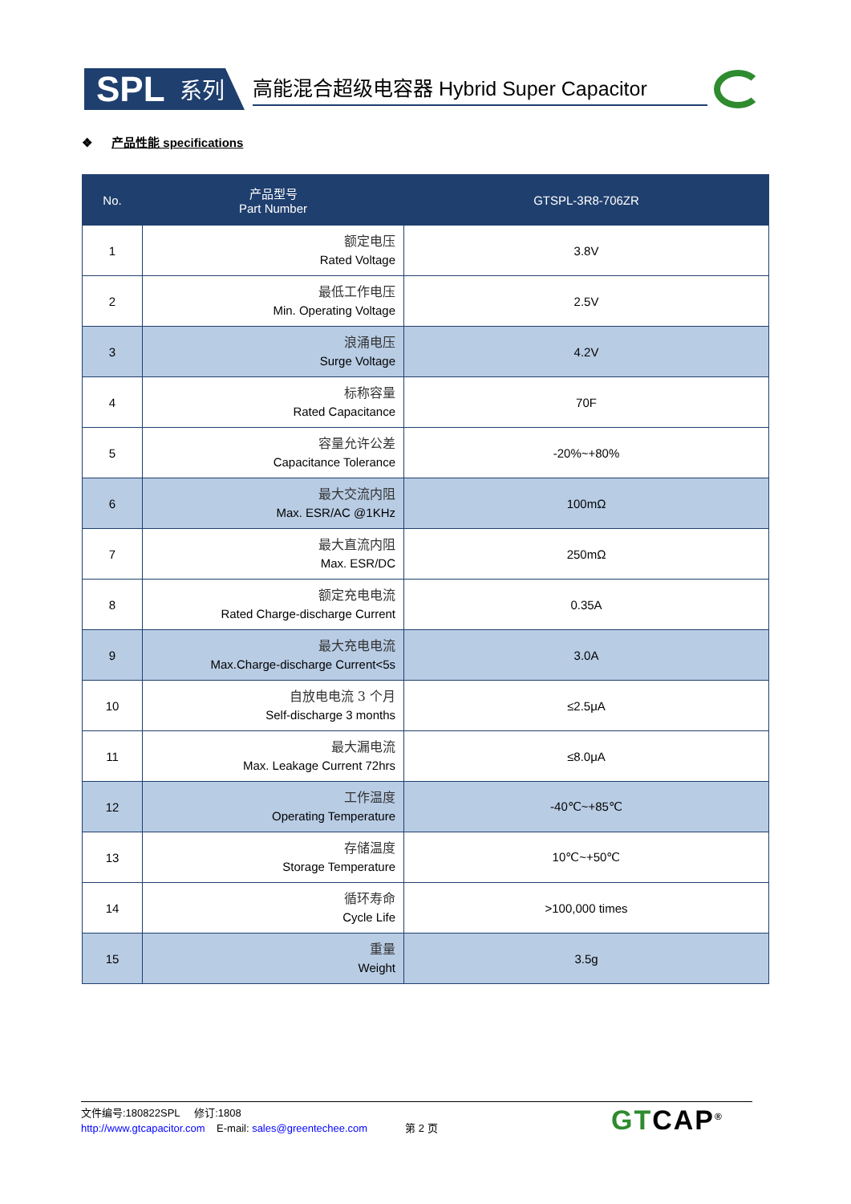SPL 系列
高能混合超级电容器 Hybrid Super Capacitor
❖ 产品性能 specifications
| No. | 产品型号 Part Number | GTSPL-3R8-706ZR |
| --- | --- | --- |
| 1 | 额定电压 Rated Voltage | 3.8V |
| 2 | 最低工作电压 Min. Operating Voltage | 2.5V |
| 3 | 浪涌电压 Surge Voltage | 4.2V |
| 4 | 标称容量 Rated Capacitance | 70F |
| 5 | 容量允许公差 Capacitance Tolerance | -20%~+80% |
| 6 | 最大交流内阻 Max. ESR/AC @1KHz | 100mΩ |
| 7 | 最大直流内阻 Max. ESR/DC | 250mΩ |
| 8 | 额定充电电流 Rated Charge-discharge Current | 0.35A |
| 9 | 最大充电电流 Max.Charge-discharge Current<5s | 3.0A |
| 10 | 自放电电流 3 个月 Self-discharge 3 months | ≤2.5μA |
| 11 | 最大漏电流 Max. Leakage Current 72hrs | ≤8.0μA |
| 12 | 工作温度 Operating Temperature | -40℃~+85℃ |
| 13 | 存储温度 Storage Temperature | 10℃~+50℃ |
| 14 | 循环寿命 Cycle Life | >100,000 times |
| 15 | 重量 Weight | 3.5g |
文件编号:180822SPL 修订:1808
http://www.gtcapacitor.com E-mail: sales@greentechee.com 第 2 页
GTCAP<sup>®</sup>